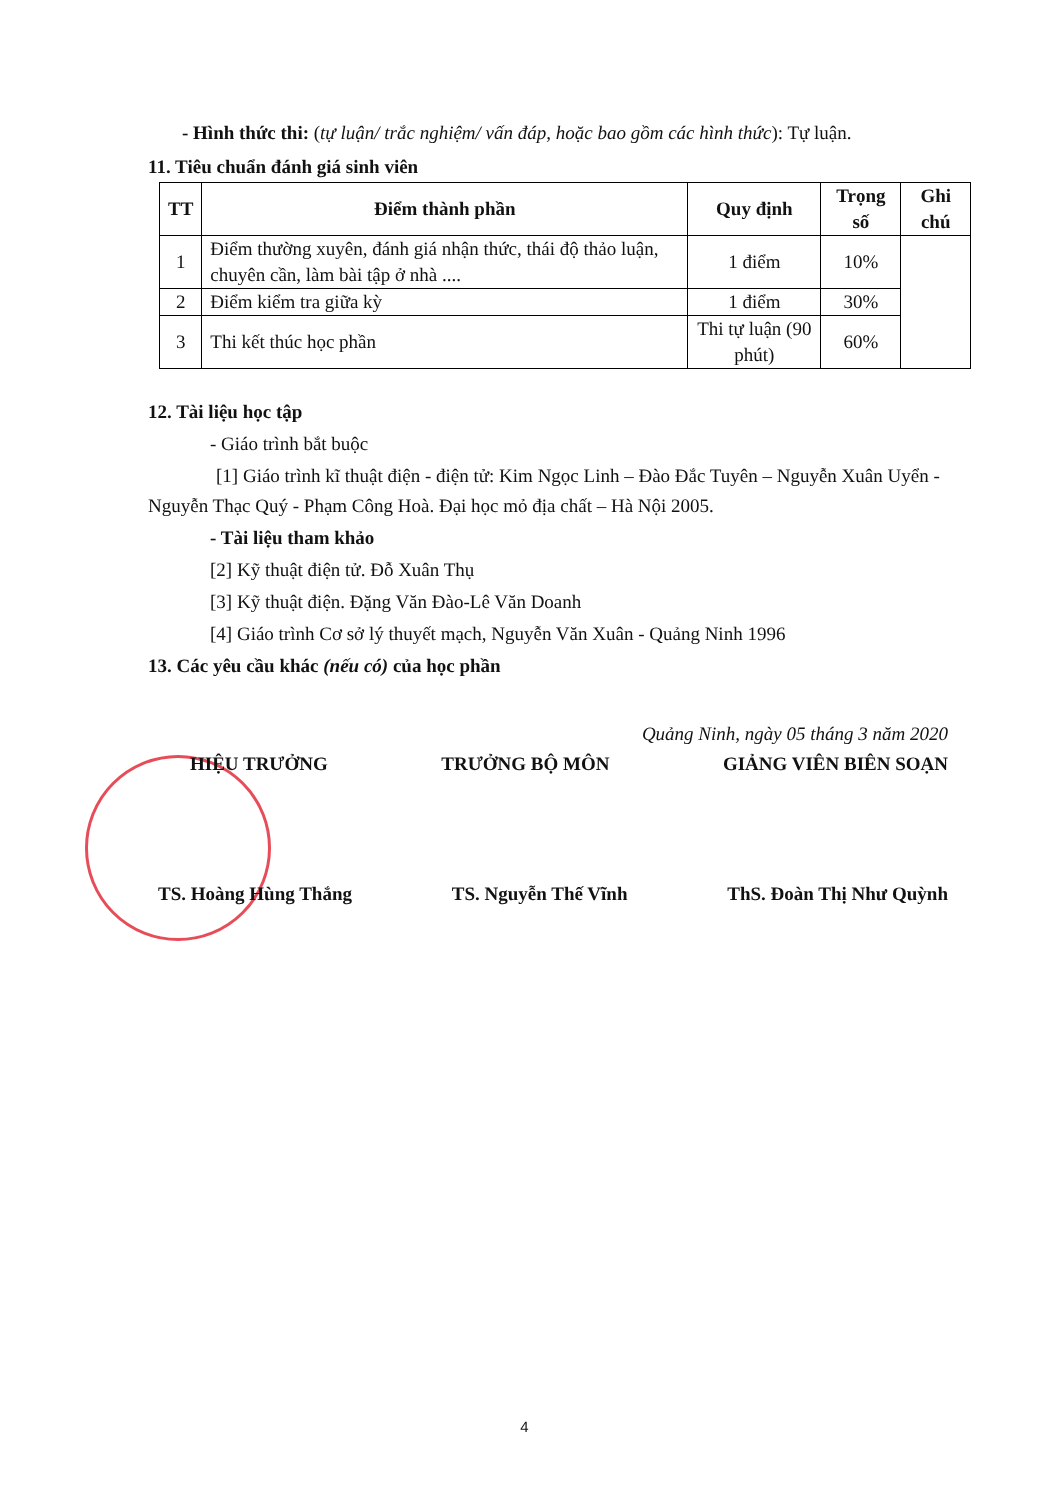- Hình thức thi: (tự luận/ trắc nghiệm/ vấn đáp, hoặc bao gồm các hình thức): Tự luận.
11. Tiêu chuẩn đánh giá sinh viên
| TT | Điểm thành phần | Quy định | Trọng số | Ghi chú |
| --- | --- | --- | --- | --- |
| 1 | Điểm thường xuyên, đánh giá nhận thức, thái độ thảo luận, chuyên cần, làm bài tập ở nhà .... | 1 điểm | 10% | |
| 2 | Điểm kiểm tra giữa kỳ | 1 điểm | 30% | |
| 3 | Thi kết thúc học phần | Thi tự luận (90 phút) | 60% | |
12. Tài liệu học tập
- Giáo trình bắt buộc
[1] Giáo trình kĩ thuật điện - điện tử: Kim Ngọc Linh – Đào Đắc Tuyên – Nguyễn Xuân Uyển - Nguyễn Thạc Quý - Phạm Công Hoà. Đại học mỏ địa chất – Hà Nội 2005.
- Tài liệu tham khảo
[2] Kỹ thuật điện tử. Đỗ Xuân Thụ
[3] Kỹ thuật điện. Đặng Văn Đào-Lê Văn Doanh
[4] Giáo trình Cơ sở lý thuyết mạch, Nguyễn Văn Xuân - Quảng Ninh 1996
13. Các yêu cầu khác (nếu có) của học phần
Quảng Ninh, ngày 05 tháng 3 năm 2020
HIỆU TRƯỞNG TRƯỞNG BỘ MÔN GIẢNG VIÊN BIÊN SOẠN
TS. Hoàng Hùng Thắng TS. Nguyễn Thế Vĩnh ThS. Đoàn Thị Như Quỳnh
4